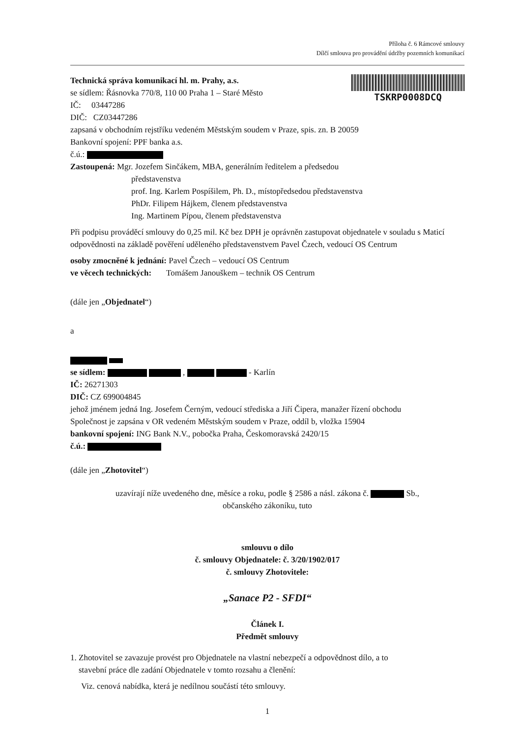Příloha č. 6 Rámcové smlouvy
Dílčí smlouva pro provádění údržby pozemních komunikací
Technická správa komunikací hl. m. Prahy, a.s.
se sídlem: Řásnovka 770/8, 110 00 Praha 1 – Staré Město
IČ: 03447286
DIČ: CZ03447286
TSKRP0008DCQ
zapsaná v obchodním rejstříku vedeném Městským soudem v Praze, spis. zn. B 20059
Bankovní spojení: PPF banka a.s.
č.ú.:
Zastoupená: Mgr. Jozefem Sinčákem, MBA, generálním ředitelem a předsedou
představenstva
prof. Ing. Karlem Pospíšilem, Ph. D., místopředsedou představenstva
PhDr. Filipem Hájkem, členem představenstva
Ing. Martinem Pípou, členem představenstva
Při podpisu prováděcí smlouvy do 0,25 mil. Kč bez DPH je oprávněn zastupovat objednatele v souladu s Maticí odpovědnosti na základě pověření uděleného představenstvem Pavel Čzech, vedoucí OS Centrum
osoby zmocněné k jednání: Pavel Čzech – vedoucí OS Centrum
ve věcech technických: Tomášem Janouškem – technik OS Centrum
(dále jen „Objednatel“)
a
se sídlem: , - Karlín
IČ: 26271303
DIČ: CZ 699004845
jehož jménem jedná Ing. Josefem Černým, vedoucí střediska a Jiří Čipera, manažer řízení obchodu
Společnost je zapsána v OR vedeném Městským soudem v Praze, oddíl b, vložka 15904
bankovní spojení: ING Bank N.V., pobočka Praha, Českomoravská 2420/15
č.ú.:
(dále jen „Zhotovitel“)
uzavírají níže uvedeného dne, měsíce a roku, podle § 2586 a násl. zákona č. Sb.,
občanského zákoníku, tuto
smlouvu o dílo
č. smlouvy Objednatele: č. 3/20/1902/017
č. smlouvy Zhotovitele:
„Sanace P2 - SFDI“
Článek I.
Předmět smlouvy
1. Zhotovitel se zavazuje provést pro Objednatele na vlastní nebezpečí a odpovědnost dílo, a to
stavební práce dle zadání Objednatele v tomto rozsahu a členění:
Viz. cenová nabídka, která je nedílnou součástí této smlouvy.
1